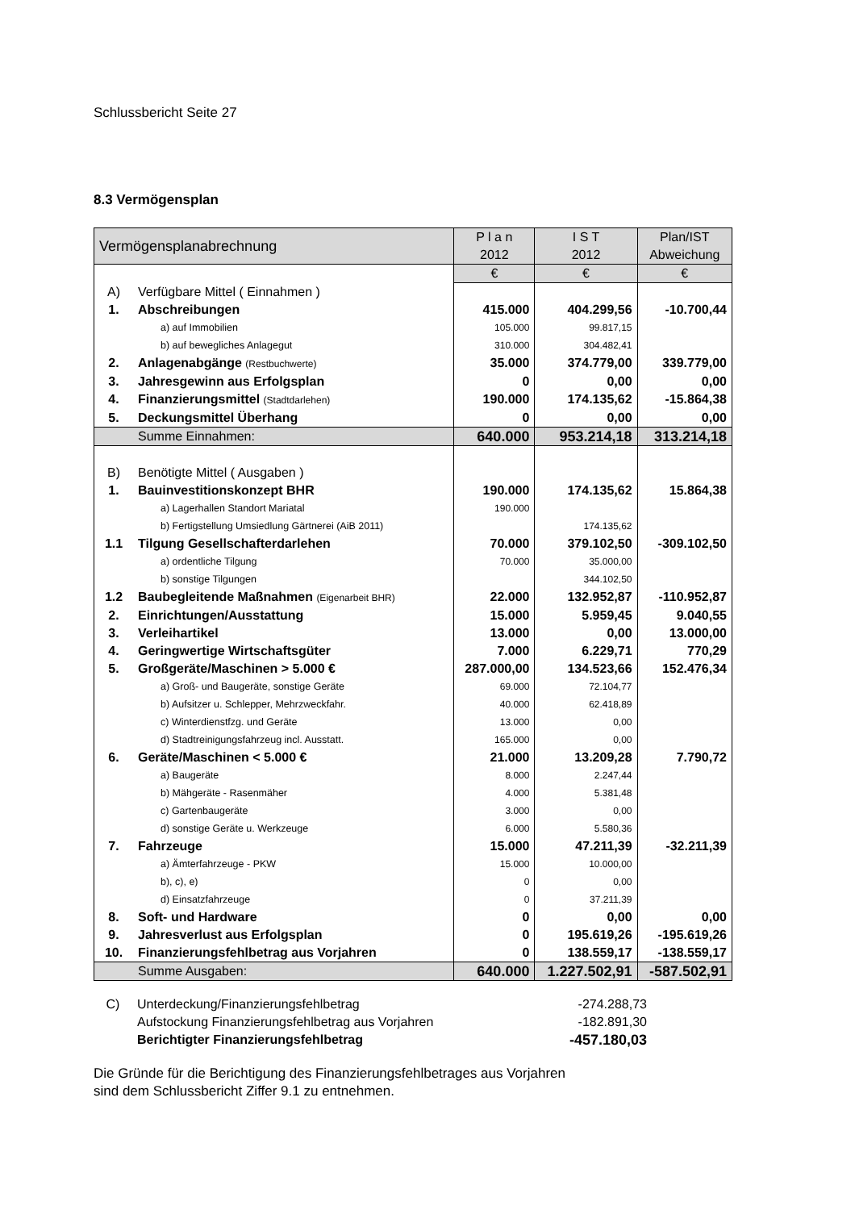Schlussbericht Seite 27
8.3 Vermögensplan
| Vermögensplanabrechnung | | P l a n 2012 | I S T 2012 | Plan/IST Abweichung |
| --- | --- | --- | --- | --- |
| | | € | € | € |
| A) | Verfügbare Mittel ( Einnahmen ) | | | |
| 1. | Abschreibungen | 415.000 | 404.299,56 | -10.700,44 |
| | a) auf Immobilien | 105.000 | 99.817,15 | |
| | b) auf bewegliches Anlagegut | 310.000 | 304.482,41 | |
| 2. | Anlagenabgänge (Restbuchwerte) | 35.000 | 374.779,00 | 339.779,00 |
| 3. | Jahresgewinn aus Erfolgsplan | 0 | 0,00 | 0,00 |
| 4. | Finanzierungsmittel (Stadtdarlehen) | 190.000 | 174.135,62 | -15.864,38 |
| 5. | Deckungsmittel Überhang | 0 | 0,00 | 0,00 |
| | Summe Einnahmen: | 640.000 | 953.214,18 | 313.214,18 |
| B) | Benötigte Mittel ( Ausgaben ) | | | |
| 1. | Bauinvestitionskonzept BHR | 190.000 | 174.135,62 | 15.864,38 |
| | a) Lagerhallen Standort Mariatal | 190.000 | | |
| | b) Fertigstellung Umsiedlung Gärtnerei (AiB 2011) | | 174.135,62 | |
| 1.1 | Tilgung Gesellschafterdarlehen | 70.000 | 379.102,50 | -309.102,50 |
| | a) ordentliche Tilgung | 70.000 | 35.000,00 | |
| | b) sonstige Tilgungen | | 344.102,50 | |
| 1.2 | Baubegleitende Maßnahmen (Eigenarbeit BHR) | 22.000 | 132.952,87 | -110.952,87 |
| 2. | Einrichtungen/Ausstattung | 15.000 | 5.959,45 | 9.040,55 |
| 3. | Verleihartikel | 13.000 | 0,00 | 13.000,00 |
| 4. | Geringwertige Wirtschaftsgüter | 7.000 | 6.229,71 | 770,29 |
| 5. | Großgeräte/Maschinen > 5.000 € | 287.000,00 | 134.523,66 | 152.476,34 |
| | a) Groß- und Baugeräte, sonstige Geräte | 69.000 | 72.104,77 | |
| | b) Aufsitzer u. Schlepper, Mehrzweckfahr. | 40.000 | 62.418,89 | |
| | c) Winterdienstfzg. und Geräte | 13.000 | 0,00 | |
| | d) Stadtreinigungsfahrzeug incl. Ausstatt. | 165.000 | 0,00 | |
| 6. | Geräte/Maschinen < 5.000 € | 21.000 | 13.209,28 | 7.790,72 |
| | a) Baugeräte | 8.000 | 2.247,44 | |
| | b) Mähgeräte - Rasenmäher | 4.000 | 5.381,48 | |
| | c) Gartenbaugeräte | 3.000 | 0,00 | |
| | d) sonstige Geräte u. Werkzeuge | 6.000 | 5.580,36 | |
| 7. | Fahrzeuge | 15.000 | 47.211,39 | -32.211,39 |
| | a) Ämterfahrzeuge - PKW | 15.000 | 10.000,00 | |
| | b), c), e) | 0 | 0,00 | |
| | d) Einsatzfahrzeuge | 0 | 37.211,39 | |
| 8. | Soft- und Hardware | 0 | 0,00 | 0,00 |
| 9. | Jahresverlust aus Erfolgsplan | 0 | 195.619,26 | -195.619,26 |
| 10. | Finanzierungsfehlbetrag aus Vorjahren | 0 | 138.559,17 | -138.559,17 |
| | Summe Ausgaben: | 640.000 | 1.227.502,91 | -587.502,91 |
| C) | Unterdeckung/Finanzierungsfehlbetrag | -274.288,73 |
| | Aufstockung Finanzierungsfehlbetrag aus Vorjahren | -182.891,30 |
| | Berichtigter Finanzierungsfehlbetrag | -457.180,03 |
Die Gründe für die Berichtigung des Finanzierungsfehlbetrages aus Vorjahren
sind dem Schlussbericht Ziffer 9.1 zu entnehmen.